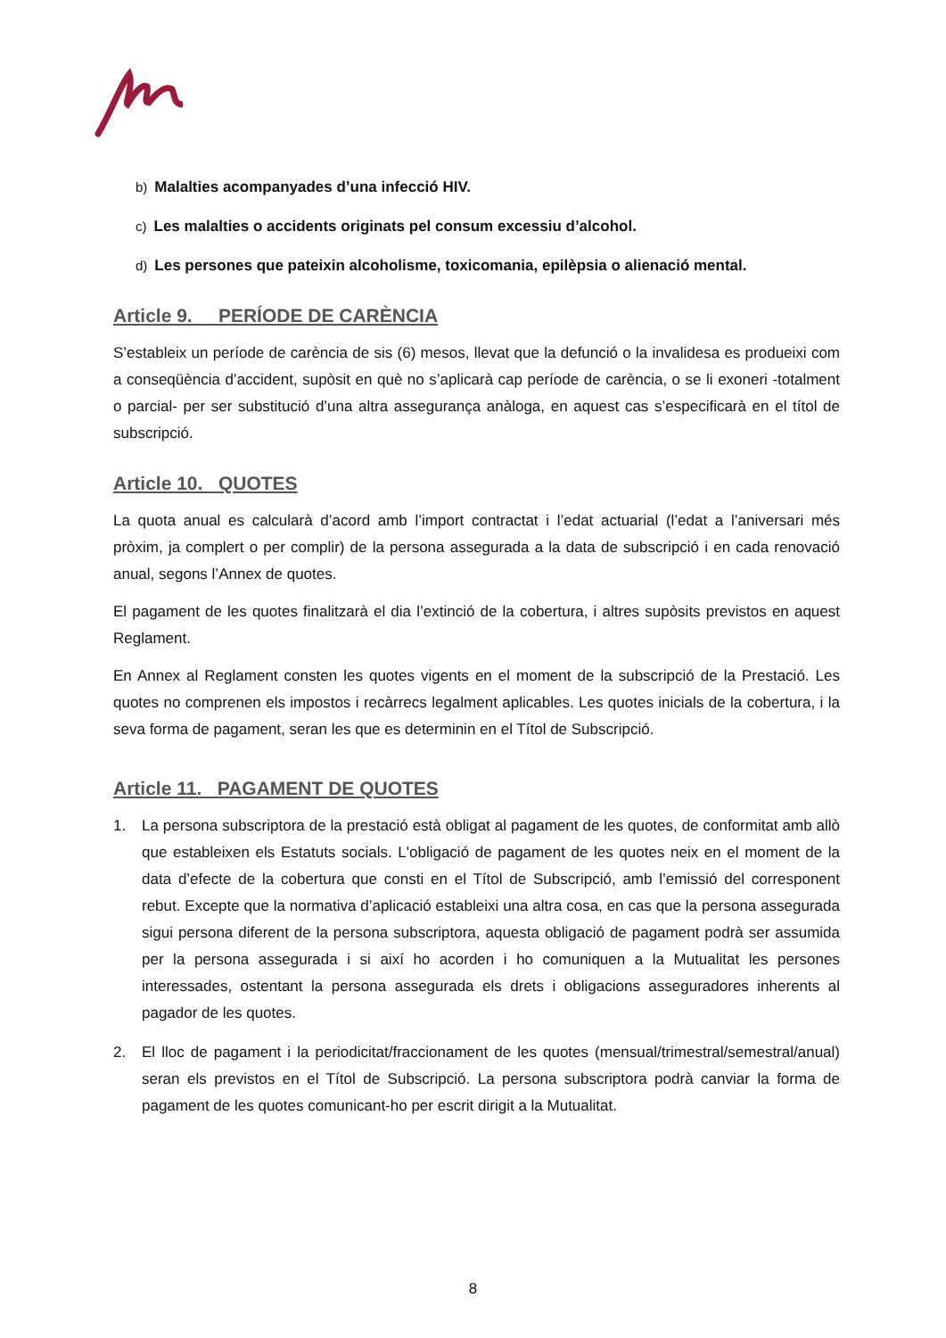b) Malalties acompanyades d’una infecció HIV.
c) Les malalties o accidents originats pel consum excessiu d’alcohol.
d) Les persones que pateixin alcoholisme, toxicomania, epilèpsia o alienació mental.
Article 9. PERÍODE DE CARÈNCIA
S’estableix un període de carència de sis (6) mesos, llevat que la defunció o la invalidesa es produeixi com a conseqüència d’accident, supòsit en què no s’aplicarà cap període de carència, o se li exoneri -totalment o parcial- per ser substitució d’una altra assegurança anàloga, en aquest cas s’especificarà en el títol de subscripció.
Article 10. QUOTES
La quota anual es calcularà d’acord amb l’import contractat i l’edat actuarial (l’edat a l’aniversari més pròxim, ja complert o per complir) de la persona assegurada a la data de subscripció i en cada renovació anual, segons l’Annex de quotes.
El pagament de les quotes finalitzarà el dia l’extinció de la cobertura, i altres supòsits previstos en aquest Reglament.
En Annex al Reglament consten les quotes vigents en el moment de la subscripció de la Prestació. Les quotes no comprenen els impostos i recàrrecs legalment aplicables. Les quotes inicials de la cobertura, i la seva forma de pagament, seran les que es determinin en el Títol de Subscripció.
Article 11. PAGAMENT DE QUOTES
1. La persona subscriptora de la prestació està obligat al pagament de les quotes, de conformitat amb allò que estableixen els Estatuts socials. L'obligació de pagament de les quotes neix en el moment de la data d’efecte de la cobertura que consti en el Títol de Subscripció, amb l’emissió del corresponent rebut. Excepte que la normativa d’aplicació estableixi una altra cosa, en cas que la persona assegurada sigui persona diferent de la persona subscriptora, aquesta obligació de pagament podrà ser assumida per la persona assegurada i si així ho acorden i ho comuniquen a la Mutualitat les persones interessades, ostentant la persona assegurada els drets i obligacions asseguradores inherents al pagador de les quotes.
2. El lloc de pagament i la periodicitat/fraccionament de les quotes (mensual/trimestral/semestral/anual) seran els previstos en el Títol de Subscripció. La persona subscriptora podrà canviar la forma de pagament de les quotes comunicant-ho per escrit dirigit a la Mutualitat.
8